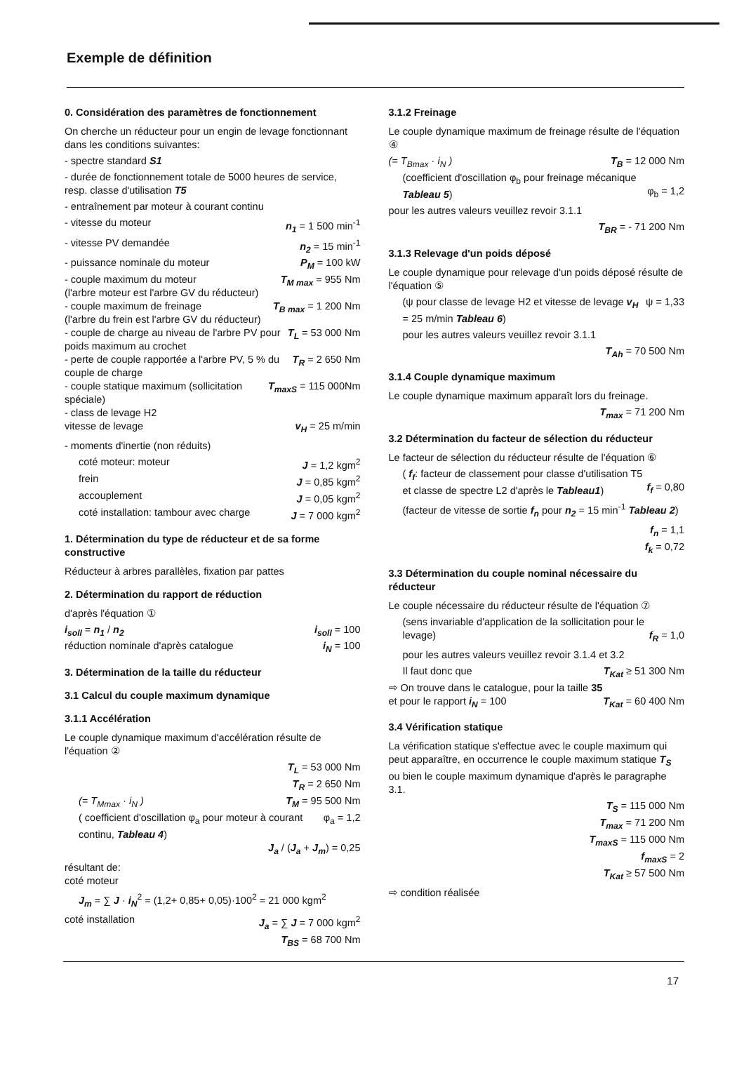Exemple de définition
0. Considération des paramètres de fonctionnement
On cherche un réducteur pour un engin de levage fonctionnant dans les conditions suivantes:
- spectre standard S1
- durée de fonctionnement totale de 5000 heures de service, resp. classe d'utilisation T5
- entraînement par moteur à courant continu
- vitesse du moteur n<sub>1</sub> = 1 500 min<sup>-1</sup>
- vitesse PV demandée n<sub>2</sub> = 15 min<sup>-1</sup>
- puissance nominale du moteur P<sub>M</sub> = 100 kW
- couple maximum du moteur
(l'arbre moteur est l'arbre GV du réducteur) T<sub>M max</sub> = 955 Nm
- couple maximum de freinage
(l'arbre du frein est l'arbre GV du réducteur) T<sub>B max</sub> = 1 200 Nm
- couple de charge au niveau de l'arbre PV pour poids maximum au crochet T<sub>L</sub> = 53 000 Nm
- perte de couple rapportée a l'arbre PV, 5 % du couple de charge T<sub>R</sub> = 2 650 Nm
- couple statique maximum (sollicitation spéciale) T<sub>maxS</sub> = 115 000Nm
- class de levage H2
vitesse de levage
v<sub>H</sub> = 25 m/min
- moments d'inertie (non réduits)
coté moteur: moteur J = 1,2 kgm<sup>2</sup>
frein J = 0,85 kgm<sup>2</sup>
accouplement J = 0,05 kgm<sup>2</sup>
coté installation: tambour avec charge J = 7 000 kgm<sup>2</sup>
1. Détermination du type de réducteur et de sa forme constructive
Réducteur à arbres parallèles, fixation par pattes
2. Détermination du rapport de réduction
d'après l'équation ①
i<sub>soll</sub> = n<sub>1</sub> / n<sub>2</sub> i<sub>soll</sub> = 100
réduction nominale d'après catalogue i<sub>N</sub> = 100
3. Détermination de la taille du réducteur
3.1 Calcul du couple maximum dynamique
3.1.1 Accélération
Le couple dynamique maximum d'accélération résulte de l'équation ②
T<sub>L</sub> = 53 000 Nm
T<sub>R</sub> = 2 650 Nm
(= T<sub>Mmax</sub> · i<sub>N</sub> ) T<sub>M</sub> = 95 500 Nm
( coefficient d'oscillation φ<sub>a</sub> pour moteur à courant continu, Tableau 4) φ<sub>a</sub> = 1,2
J<sub>a</sub> / (J<sub>a</sub> + J<sub>m</sub>) = 0,25
résultant de:
coté moteur
J<sub>m</sub> = ∑ J · i<sub>N</sub><sup>2</sup> = (1,2+ 0,85+ 0,05)·100<sup>2</sup> = 21 000 kgm<sup>2</sup>
coté installation J<sub>a</sub> = ∑ J = 7 000 kgm<sup>2</sup>
T<sub>BS</sub> = 68 700 Nm
3.1.2 Freinage
Le couple dynamique maximum de freinage résulte de l'équation ④
(= T<sub>Bmax</sub> · i<sub>N</sub> ) T<sub>B</sub> = 12 000 Nm
(coefficient d'oscillation φ<sub>b</sub> pour freinage mécanique Tableau 5)
φ<sub>b</sub> = 1,2
pour les autres valeurs veuillez revoir 3.1.1
T<sub>BR</sub> = - 71 200 Nm
3.1.3 Relevage d'un poids déposé
Le couple dynamique pour relevage d'un poids déposé résulte de l'équation ⑤
(ψ pour classe de levage H2 et vitesse de levage v<sub>H</sub> = 25 m/min Tableau 6) ψ = 1,33
pour les autres valeurs veuillez revoir 3.1.1
T<sub>Ah</sub> = 70 500 Nm
3.1.4 Couple dynamique maximum
Le couple dynamique maximum apparaît lors du freinage.
T<sub>max</sub> = 71 200 Nm
3.2 Détermination du facteur de sélection du réducteur
Le facteur de sélection du réducteur résulte de l'équation ⑥
( f<sub>f</sub>: facteur de classement pour classe d'utilisation T5 et classe de spectre L2 d'après le Tableau1)
f<sub>f</sub> = 0,80
(facteur de vitesse de sortie f<sub>n</sub> pour n<sub>2</sub> = 15 min<sup>-1</sup> Tableau 2)
f<sub>n</sub> = 1,1
f<sub>k</sub> = 0,72
3.3 Détermination du couple nominal nécessaire du réducteur
Le couple nécessaire du réducteur résulte de l'équation ⑦
(sens invariable d'application de la sollicitation pour le levage)
f<sub>R</sub> = 1,0
pour les autres valeurs veuillez revoir 3.1.4 et 3.2
Il faut donc que T<sub>Kat</sub> ≥ 51 300 Nm
⇨ On trouve dans le catalogue, pour la taille 35 et pour le rapport i<sub>N</sub> = 100
T<sub>Kat</sub> = 60 400 Nm
3.4 Vérification statique
La vérification statique s'effectue avec le couple maximum qui peut apparaître, en occurrence le couple maximum statique T<sub>S</sub> ou bien le couple maximum dynamique d'après le paragraphe 3.1.
T<sub>S</sub> = 115 000 Nm
T<sub>max</sub> = 71 200 Nm
T<sub>maxS</sub> = 115 000 Nm
f<sub>maxS</sub> = 2
T<sub>Kat</sub> ≥ 57 500 Nm
⇨ condition réalisée
17